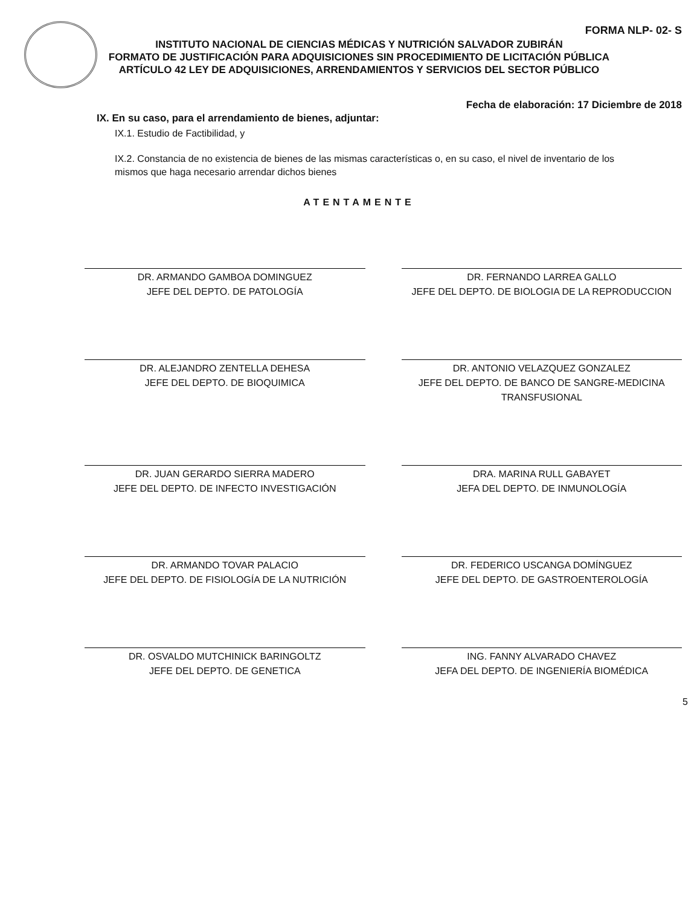FORMA NLP- 02- S
INSTITUTO NACIONAL DE CIENCIAS MÉDICAS Y NUTRICIÓN SALVADOR ZUBIRÁN
FORMATO DE JUSTIFICACIÓN PARA ADQUISICIONES SIN PROCEDIMIENTO DE LICITACIÓN PÚBLICA ARTÍCULO 42 LEY DE ADQUISICIONES, ARRENDAMIENTOS Y SERVICIOS DEL SECTOR PÚBLICO
Fecha de elaboración: 17 Diciembre de 2018
IX. En su caso, para el arrendamiento de bienes, adjuntar:
IX.1. Estudio de Factibilidad, y
IX.2. Constancia de no existencia de bienes de las mismas características o, en su caso, el nivel de inventario de los mismos que haga necesario arrendar dichos bienes
ATENTAMENTE
DR. ARMANDO GAMBOA DOMINGUEZ
JEFE DEL DEPTO. DE PATOLOGÍA
DR. FERNANDO LARREA GALLO
JEFE DEL DEPTO. DE BIOLOGIA DE LA REPRODUCCION
DR. ALEJANDRO ZENTELLA DEHESA
JEFE DEL DEPTO. DE BIOQUIMICA
DR. ANTONIO VELAZQUEZ GONZALEZ
JEFE DEL DEPTO. DE BANCO DE SANGRE-MEDICINA TRANSFUSIONAL
DR. JUAN GERARDO SIERRA MADERO
JEFE DEL DEPTO. DE INFECTO INVESTIGACIÓN
DRA. MARINA RULL GABAYET
JEFA DEL DEPTO. DE INMUNOLOGÍA
DR. ARMANDO TOVAR PALACIO
JEFE DEL DEPTO. DE FISIOLOGÍA DE LA NUTRICIÓN
DR. FEDERICO USCANGA DOMÍNGUEZ
JEFE DEL DEPTO. DE GASTROENTEROLOGÍA
DR. OSVALDO MUTCHINICK BARINGOLTZ
JEFE DEL DEPTO. DE GENETICA
ING. FANNY ALVARADO CHAVEZ
JEFA DEL DEPTO. DE INGENIERÍA BIOMÉDICA
5